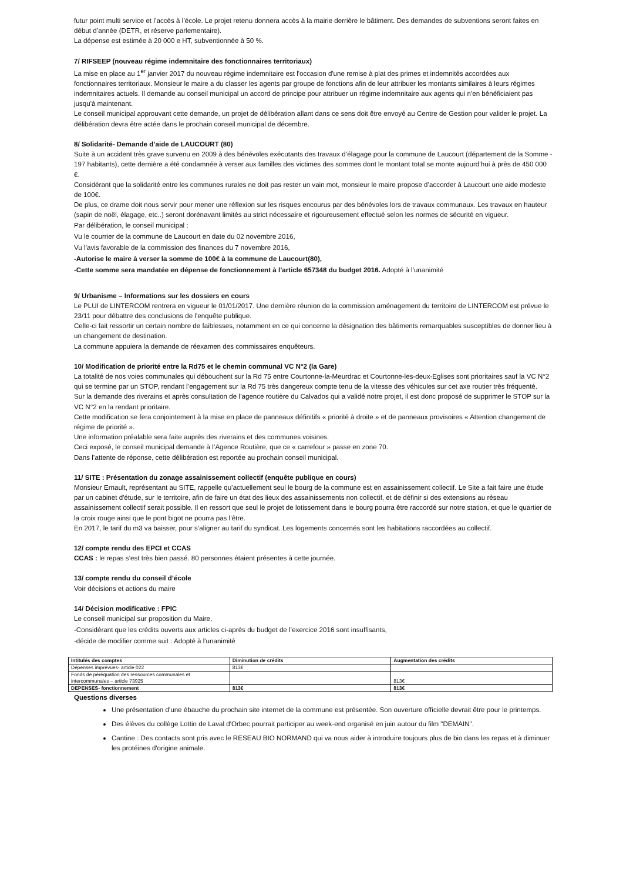futur point multi service et l’accès à l’école. Le projet retenu donnera accès à la mairie derrière le bâtiment. Des demandes de subventions seront faites en début d’année (DETR, et réserve parlementaire).
La dépense est estimée à 20 000 e HT, subventionnée à 50 %.
7/ RIFSEEP (nouveau régime indemnitaire des fonctionnaires territoriaux)
La mise en place au 1<sup>er</sup> janvier 2017 du nouveau régime indemnitaire est l'occasion d'une remise à plat des primes et indemnités accordées aux fonctionnaires territoriaux. Monsieur le maire a du classer les agents par groupe de fonctions afin de leur attribuer les montants similaires à leurs régimes indemnitaires actuels. Il demande au conseil municipal un accord de principe pour attribuer un régime indemnitaire aux agents qui n'en bénéficiaient pas jusqu'à maintenant.
Le conseil municipal approuvant cette demande, un projet de délibération allant dans ce sens doit être envoyé au Centre de Gestion pour valider le projet. La délibération devra être actée dans le prochain conseil municipal de décembre.
8/ Solidarité- Demande d’aide de LAUCOURT (80)
Suite à un accident très grave survenu en 2009 à des bénévoles exécutants des travaux d’élagage pour la commune de Laucourt (département de la Somme - 197 habitants), cette dernière a été condamnée à verser aux familles des victimes des sommes dont le montant total se monte aujourd’hui à près de 450 000 €.
Considérant que la solidarité entre les communes rurales ne doit pas rester un vain mot, monsieur le maire propose d’accorder à Laucourt une aide modeste de 100€.
De plus, ce drame doit nous servir pour mener une réflexion sur les risques encourus par des bénévoles lors de travaux communaux. Les travaux en hauteur (sapin de noël, élagage, etc..) seront dorénavant limités au strict nécessaire et rigoureusement effectué selon les normes de sécurité en vigueur.
Par délibération, le conseil municipal :
Vu le courrier de la commune de Laucourt en date du 02 novembre 2016,
Vu l’avis favorable de la commission des finances du 7 novembre 2016,
-Autorise le maire à verser la somme de 100€ à la commune de Laucourt(80),
-Cette somme sera mandatée en dépense de fonctionnement à l’article 657348 du budget 2016. Adopté à l'unanimité
9/ Urbanisme – Informations sur les dossiers en cours
Le PLUI de LINTERCOM rentrera en vigueur le 01/01/2017. Une dernière réunion de la commission aménagement du territoire de LINTERCOM est prévue le 23/11 pour débattre des conclusions de l'enquête publique.
Celle-ci fait ressortir un certain nombre de faiblesses, notamment en ce qui concerne la désignation des bâtiments remarquables susceptibles de donner lieu à un changement de destination.
La commune appuiera la demande de réexamen des commissaires enquêteurs.
10/ Modification de priorité entre la Rd75 et le chemin communal VC N°2 (la Gare)
La totalité de nos voies communales qui débouchent sur la Rd 75 entre Courtonne-la-Meurdrac et Courtonne-les-deux-Eglises sont prioritaires sauf la VC N°2 qui se termine par un STOP, rendant l’engagement sur la Rd 75 très dangereux compte tenu de la vitesse des véhicules sur cet axe routier très fréquenté.
Sur la demande des riverains et après consultation de l’agence routière du Calvados qui a validé notre projet, il est donc proposé de supprimer le STOP sur la VC N°2 en la rendant prioritaire.
Cette modification se fera conjointement à la mise en place de panneaux définitifs « priorité à droite » et de panneaux provisoires « Attention changement de régime de priorité ».
Une information préalable sera faite auprès des riverains et des communes voisines.
Ceci exposé, le conseil municipal demande à l’Agence Routière, que ce « carrefour » passe en zone 70.
Dans l’attente de réponse, cette délibération est reportée au prochain conseil municipal.
11/ SITE : Présentation du zonage assainissement collectif (enquête publique en cours)
Monsieur Ernault, représentant au SITE, rappelle qu’actuellement seul le bourg de la commune est en assainissement collectif. Le Site a fait faire une étude par un cabinet d'étude, sur le territoire, afin de faire un état des lieux des assainissements non collectif, et de définir si des extensions au réseau assainissement collectif serait possible. Il en ressort que seul le projet de lotissement dans le bourg pourra être raccordé sur notre station, et que le quartier de la croix rouge ainsi que le pont bigot ne pourra pas l’être.
En 2017, le tarif du m3 va baisser, pour s’aligner au tarif du syndicat. Les logements concernés sont les habitations raccordées au collectif.
12/ compte rendu des EPCI et CCAS
CCAS : le repas s’est très bien passé. 80 personnes étaient présentes à cette journée.
13/ compte rendu du conseil d’école
Voir décisions et actions du maire
14/ Décision modificative : FPIC
Le conseil municipal sur proposition du Maire,
-Considérant que les crédits ouverts aux articles ci-après du budget de l’exercice 2016 sont insuffisants,
-décide de modifier comme suit : Adopté à l'unanimité
| Intitulés des comptes | Diminution de crédits | Augmentation des crédits |
| --- | --- | --- |
| Dépenses imprévues- article 022 | 813€ | |
| Fonds de péréquation des ressources communales et intercommunales – article 73925 | | 813€ |
| DEPENSES- fonctionnement | 813€ | 813€ |
Questions diverses
Une présentation d'une ébauche du prochain site internet de la commune est présentée. Son ouverture officielle devrait être pour le printemps.
Des élèves du collège Lottin de Laval d'Orbec pourrait participer au week-end organisé en juin autour du film "DEMAIN".
Cantine : Des contacts sont pris avec le RESEAU BIO NORMAND qui va nous aider à introduire toujours plus de bio dans les repas et à diminuer les protéines d'origine animale.